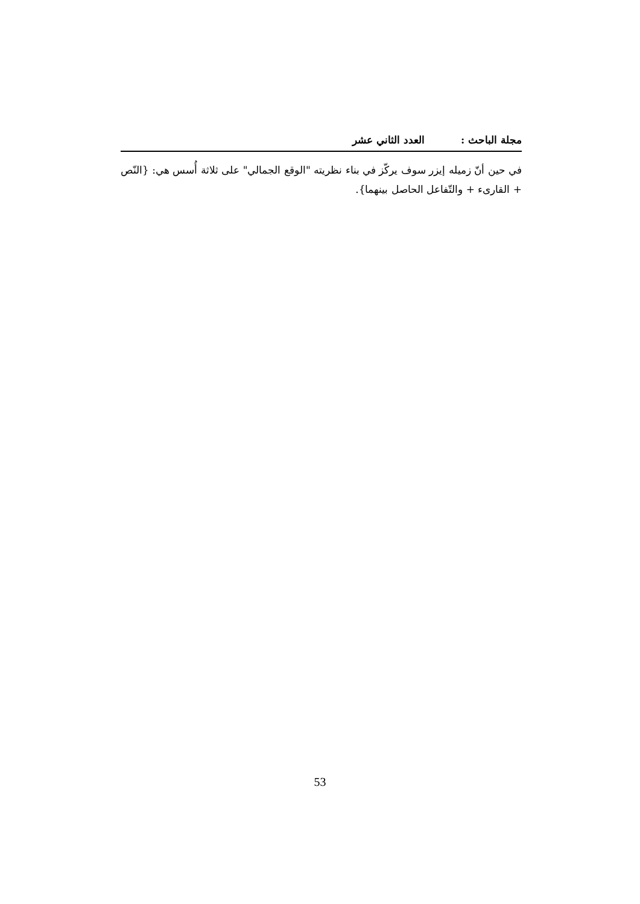مجلة الباحث : العدد الثاني عشر
في حين أنّ زميله إيزر سوف يركّز في بناء نظريته "الوقع الجمالي" على ثلاثة أُسس هي: {النّص + القارىء + والتّفاعل الحاصل بينهما}.
53